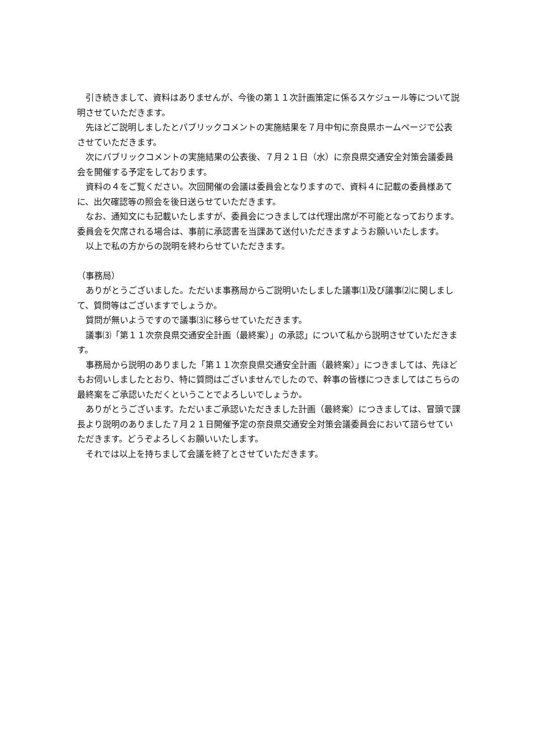引き続きまして、資料はありませんが、今後の第１１次計画策定に係るスケジュール等について説明させていただきます。
先ほどご説明しましたとパブリックコメントの実施結果を７月中旬に奈良県ホームページで公表させていただきます。
次にパブリックコメントの実施結果の公表後、７月２１日（水）に奈良県交通安全対策会議委員会を開催する予定をしております。
資料の４をご覧ください。次回開催の会議は委員会となりますので、資料４に記載の委員様あてに、出欠確認等の照会を後日送らせていただきます。
なお、通知文にも記載いたしますが、委員会につきましては代理出席が不可能となっております。委員会を欠席される場合は、事前に承認書を当課あて送付いただきますようお願いいたします。
以上で私の方からの説明を終わらせていただきます。
（事務局）
ありがとうございました。ただいま事務局からご説明いたしました議事⑴及び議事⑵に関しまして、質問等はございますでしょうか。
質問が無いようですので議事⑶に移らせていただきます。
議事⑶「第１１次奈良県交通安全計画（最終案）」の承認」について私から説明させていただきます。
事務局から説明のありました「第１１次奈良県交通安全計画（最終案）」につきましては、先ほどもお伺いしましたとおり、特に質問はございませんでしたので、幹事の皆様につきましてはこちらの最終案をご承認いただくということでよろしいでしょうか。
ありがとうございます。ただいまご承認いただきました計画（最終案）につきましては、冒頭で課長より説明のありました７月２１日開催予定の奈良県交通安全対策会議委員会において諮らせていただきます。どうぞよろしくお願いいたします。
それでは以上を持ちまして会議を終了とさせていただきます。